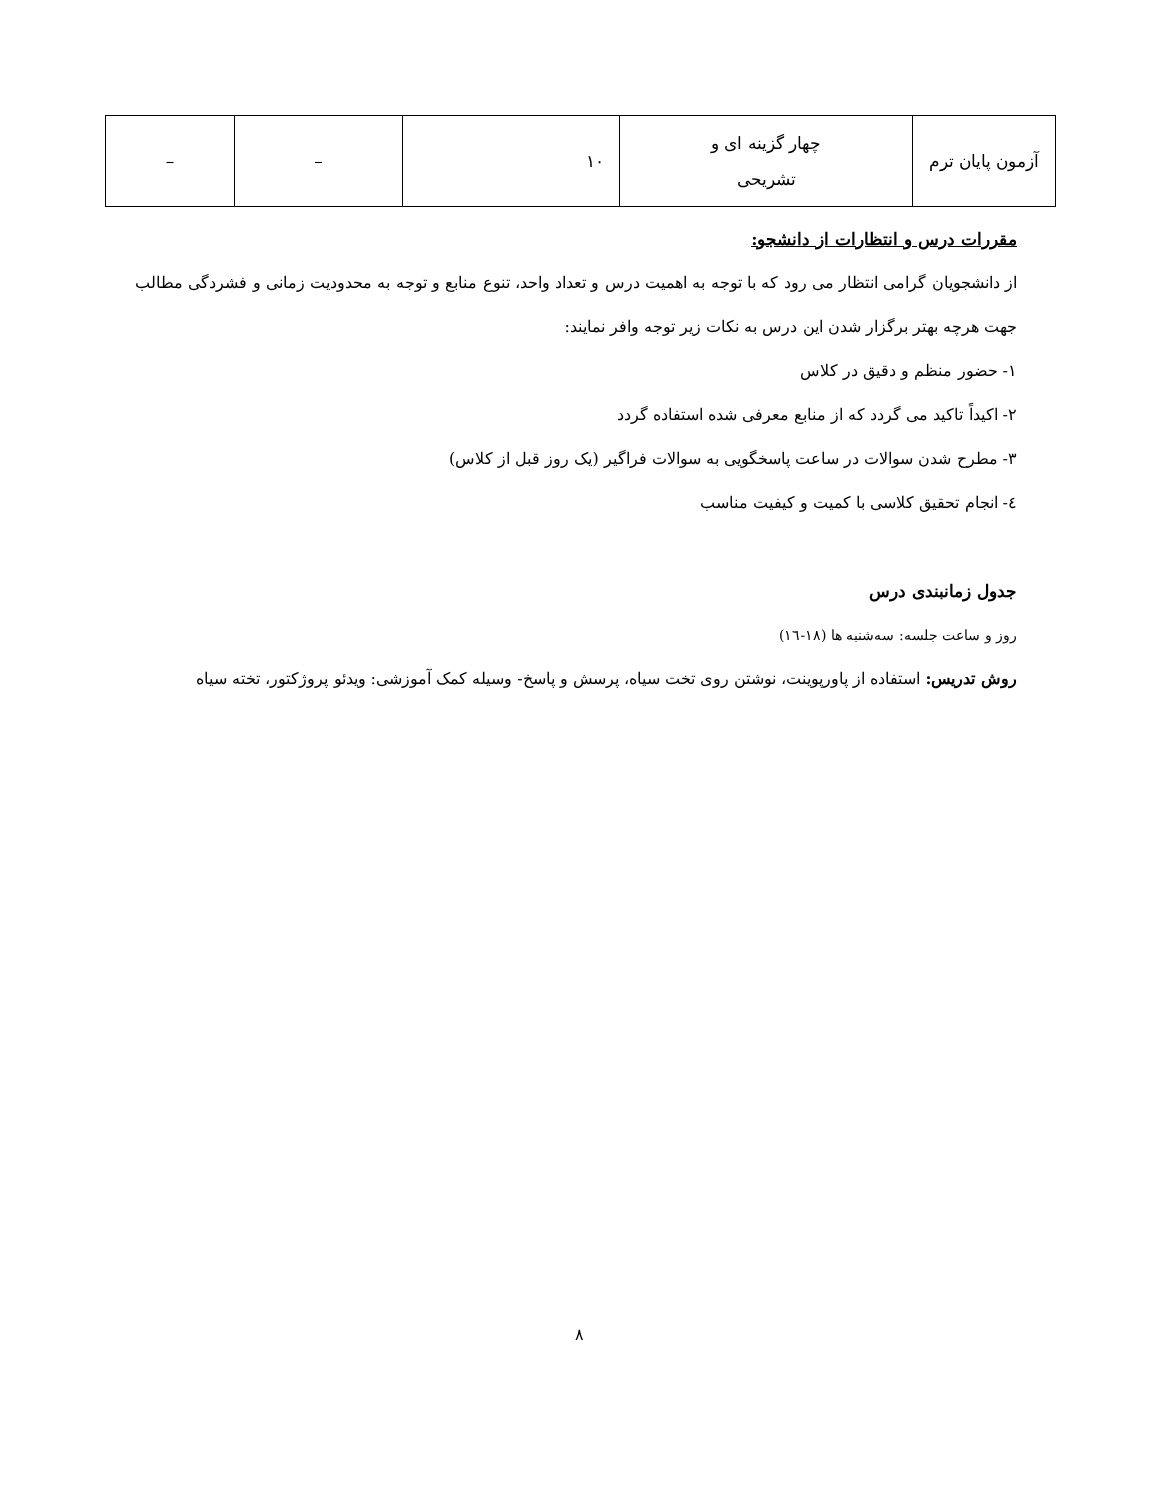| آزمون پایان ترم | چهار گزینه ای و تشریحی | ۱۰ | – | – |
مقررات درس و انتظارات از دانشجو:
از دانشجویان گرامی انتظار می رود که با توجه به اهمیت درس و تعداد واحد، تنوع منابع و توجه به محدودیت زمانی و فشردگی مطالب جهت هرچه بهتر برگزار شدن این درس به نکات زیر توجه وافر نمایند:
۱- حضور منظم و دقیق در کلاس
۲- اکیداً تاکید می گردد که از منابع معرفی شده استفاده گردد
۳- مطرح شدن سوالات در ساعت پاسخگویی به سوالات فراگیر (یک روز قبل از کلاس)
٤- انجام تحقیق کلاسی با کمیت و کیفیت مناسب
جدول زمانبندی درس
روز و ساعت جلسه: سه‌شنبه ها (۱۸-١٦)
روش تدریس: استفاده از پاورپوینت، نوشتن روی تخت سیاه، پرسش و پاسخ- وسیله کمک آموزشی: ویدئو پروژکتور، تخته سیاه
۸